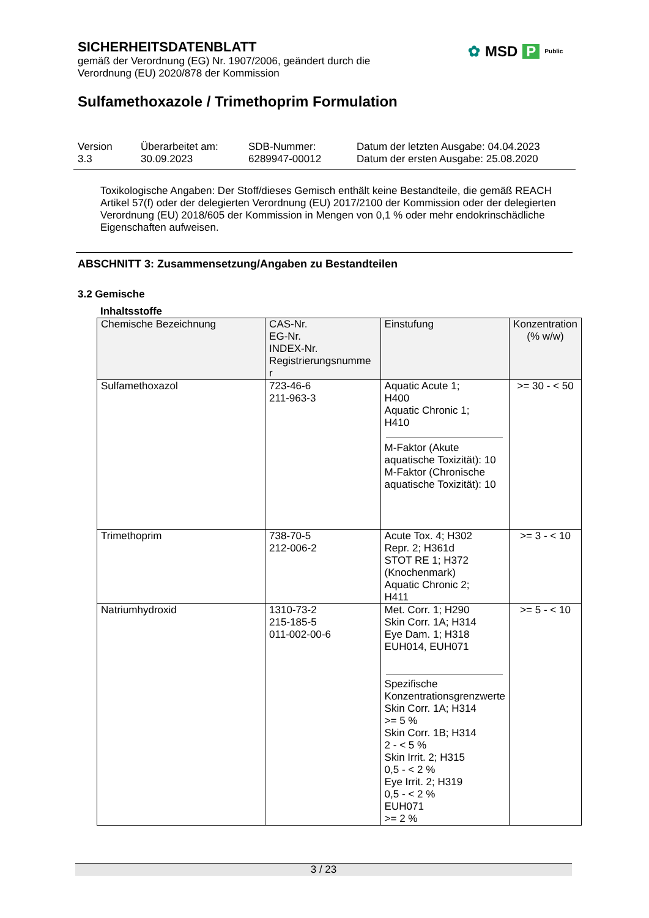SICHERHEITSDATENBLATT
gemäß der Verordnung (EG) Nr. 1907/2006, geändert durch die
Verordnung (EU) 2020/878 der Kommission
✿ MSD P Public
Sulfamethoxazole / Trimethoprim Formulation
| Version 3.3 | Überarbeitet am: 30.09.2023 | SDB-Nummer: 6289947-00012 | Datum der letzten Ausgabe: 04.04.2023 Datum der ersten Ausgabe: 25.08.2020 |
Toxikologische Angaben: Der Stoff/dieses Gemisch enthält keine Bestandteile, die gemäß REACH Artikel 57(f) oder der delegierten Verordnung (EU) 2017/2100 der Kommission oder der delegierten Verordnung (EU) 2018/605 der Kommission in Mengen von 0,1 % oder mehr endokrinschädliche Eigenschaften aufweisen.
ABSCHNITT 3: Zusammensetzung/Angaben zu Bestandteilen
3.2 Gemische
Inhaltsstoffe
| Chemische Bezeichnung | CAS-Nr. EG-Nr. INDEX-Nr. Registrierungsnumme r | Einstufung | Konzentration (% w/w) |
| --- | --- | --- | --- |
| Sulfamethoxazol | 723-46-6 211-963-3 | Aquatic Acute 1; H400 Aquatic Chronic 1; H410 M-Faktor (Akute aquatische Toxizität): 10 M-Faktor (Chronische aquatische Toxizität): 10 | >= 30 - < 50 |
| Trimethoprim | 738-70-5 212-006-2 | Acute Tox. 4; H302 Repr. 2; H361d STOT RE 1; H372 (Knochenmark) Aquatic Chronic 2; H411 | >= 3 - < 10 |
| Natriumhydroxid | 1310-73-2 215-185-5 011-002-00-6 | Met. Corr. 1; H290 Skin Corr. 1A; H314 Eye Dam. 1; H318 EUH014, EUH071 Spezifische Konzentrationsgrenzwerte Skin Corr. 1A; H314 >= 5 % Skin Corr. 1B; H314 2 - < 5 % Skin Irrit. 2; H315 0,5 - < 2 % Eye Irrit. 2; H319 0,5 - < 2 % EUH071 >= 2 % | >= 5 - < 10 |
3 / 23